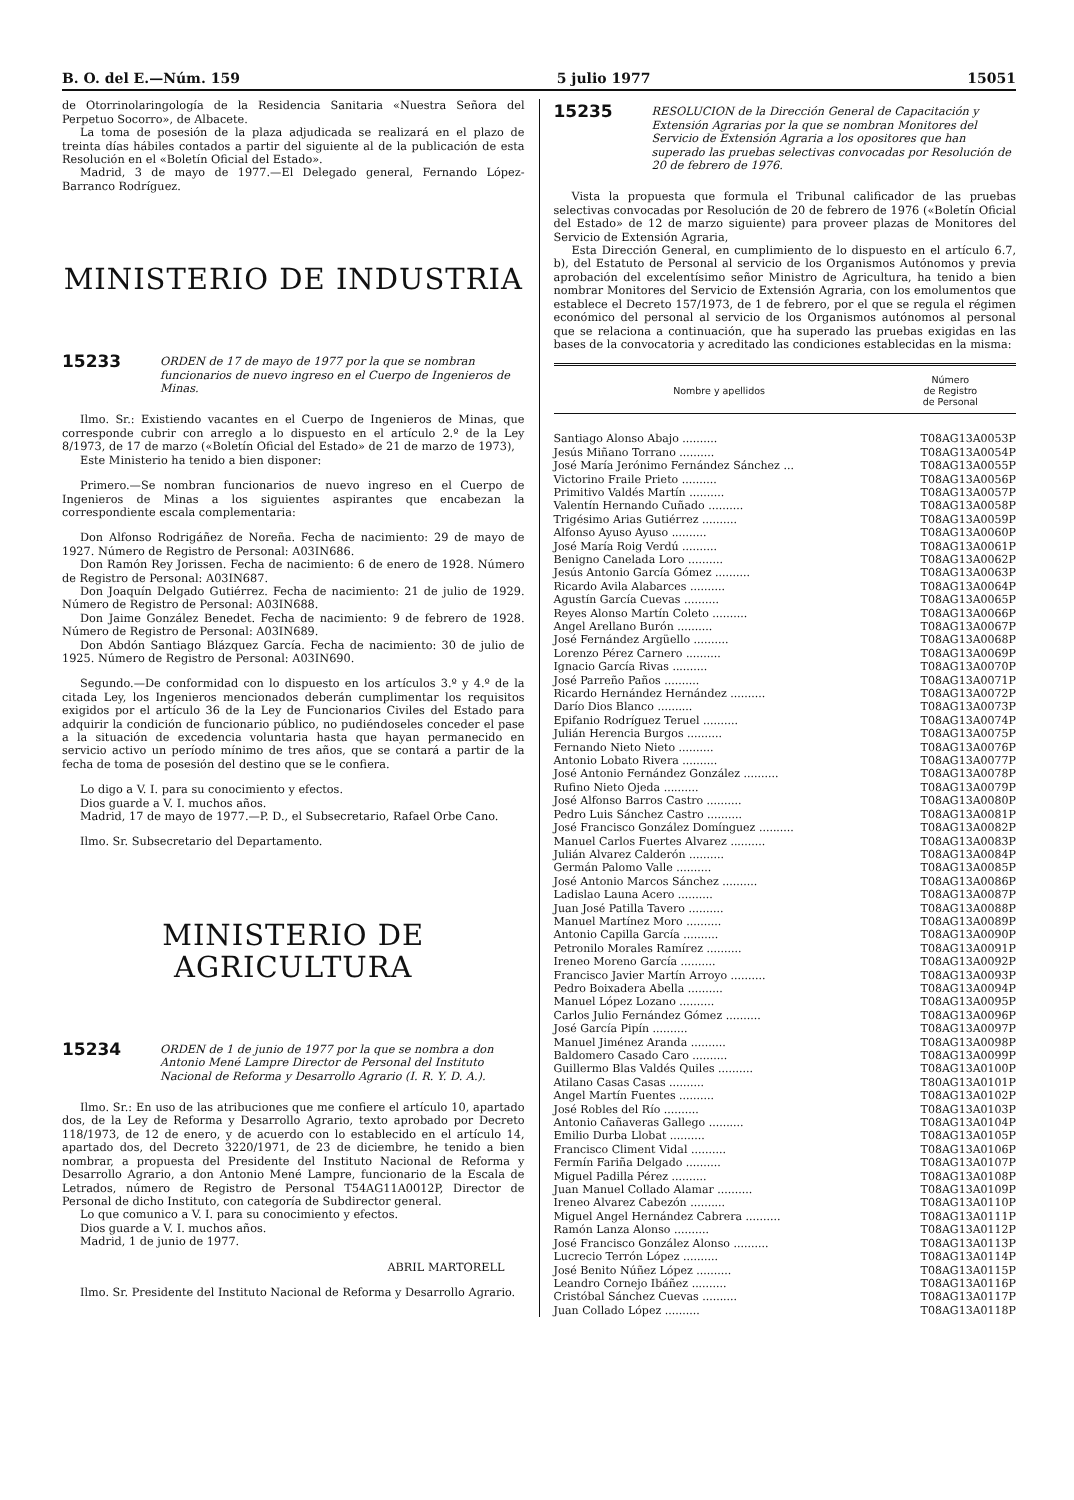B. O. del E.—Núm. 159 5 julio 1977 15051
de Otorrinolaringología de la Residencia Sanitaria «Nuestra Señora del Perpetuo Socorro», de Albacete.
La toma de posesión de la plaza adjudicada se realizará en el plazo de treinta días hábiles contados a partir del siguiente al de la publicación de esta Resolución en el «Boletín Oficial del Estado».
Madrid, 3 de mayo de 1977.—El Delegado general, Fernando López-Barranco Rodríguez.
MINISTERIO DE INDUSTRIA
15233
ORDEN de 17 de mayo de 1977 por la que se nombran funcionarios de nuevo ingreso en el Cuerpo de Ingenieros de Minas.
Ilmo. Sr.: Existiendo vacantes en el Cuerpo de Ingenieros de Minas, que corresponde cubrir con arreglo a lo dispuesto en el artículo 2.º de la Ley 8/1973, de 17 de marzo («Boletín Oficial del Estado» de 21 de marzo de 1973),
Este Ministerio ha tenido a bien disponer:
Primero.—Se nombran funcionarios de nuevo ingreso en el Cuerpo de Ingenieros de Minas a los siguientes aspirantes que encabezan la correspondiente escala complementaria:
Don Alfonso Rodrigáñez de Noreña. Fecha de nacimiento: 29 de mayo de 1927. Número de Registro de Personal: A03IN686.
Don Ramón Rey Jorissen. Fecha de nacimiento: 6 de enero de 1928. Número de Registro de Personal: A03IN687.
Don Joaquín Delgado Gutiérrez. Fecha de nacimiento: 21 de julio de 1929. Número de Registro de Personal: A03IN688.
Don Jaime González Benedet. Fecha de nacimiento: 9 de febrero de 1928. Número de Registro de Personal: A03IN689.
Don Abdón Santiago Blázquez García. Fecha de nacimiento: 30 de julio de 1925. Número de Registro de Personal: A03IN690.
Segundo.—De conformidad con lo dispuesto en los artículos 3.º y 4.º de la citada Ley, los Ingenieros mencionados deberán cumplimentar los requisitos exigidos por el artículo 36 de la Ley de Funcionarios Civiles del Estado para adquirir la condición de funcionario público, no pudiéndoseles conceder el pase a la situación de excedencia voluntaria hasta que hayan permanecido en servicio activo un período mínimo de tres años, que se contará a partir de la fecha de toma de posesión del destino que se le confiera.
Lo digo a V. I. para su conocimiento y efectos.
Dios guarde a V. I. muchos años.
Madrid, 17 de mayo de 1977.—P. D., el Subsecretario, Rafael Orbe Cano.
Ilmo. Sr. Subsecretario del Departamento.
MINISTERIO DE AGRICULTURA
15234
ORDEN de 1 de junio de 1977 por la que se nombra a don Antonio Mené Lampre Director de Personal del Instituto Nacional de Reforma y Desarrollo Agrario (I. R. Y. D. A.).
Ilmo. Sr.: En uso de las atribuciones que me confiere el artículo 10, apartado dos, de la Ley de Reforma y Desarrollo Agrario, texto aprobado por Decreto 118/1973, de 12 de enero, y de acuerdo con lo establecido en el artículo 14, apartado dos, del Decreto 3220/1971, de 23 de diciembre, he tenido a bien nombrar, a propuesta del Presidente del Instituto Nacional de Reforma y Desarrollo Agrario, a don Antonio Mené Lampre, funcionario de la Escala de Letrados, número de Registro de Personal T54AG11A0012P, Director de Personal de dicho Instituto, con categoría de Subdirector general.
Lo que comunico a V. I. para su conocimiento y efectos.
Dios guarde a V. I. muchos años.
Madrid, 1 de junio de 1977.
ABRIL MARTORELL
Ilmo. Sr. Presidente del Instituto Nacional de Reforma y Desarrollo Agrario.
15235
RESOLUCION de la Dirección General de Capacitación y Extensión Agrarias por la que se nombran Monitores del Servicio de Extensión Agraria a los opositores que han superado las pruebas selectivas convocadas por Resolución de 20 de febrero de 1976.
Vista la propuesta que formula el Tribunal calificador de las pruebas selectivas convocadas por Resolución de 20 de febrero de 1976 («Boletín Oficial del Estado» de 12 de marzo siguiente) para proveer plazas de Monitores del Servicio de Extensión Agraria,
Esta Dirección General, en cumplimiento de lo dispuesto en el artículo 6.7, b), del Estatuto de Personal al servicio de los Organismos Autónomos y previa aprobación del excelentísimo señor Ministro de Agricultura, ha tenido a bien nombrar Monitores del Servicio de Extensión Agraria, con los emolumentos que establece el Decreto 157/1973, de 1 de febrero, por el que se regula el régimen económico del personal al servicio de los Organismos autónomos al personal que se relaciona a continuación, que ha superado las pruebas exigidas en las bases de la convocatoria y acreditado las condiciones establecidas en la misma:
| Nombre y apellidos | Número de Registro de Personal |
| --- | --- |
| Santiago Alonso Abajo .......... | T08AG13A0053P |
| Jesús Miñano Torrano .......... | T08AG13A0054P |
| José María Jerónimo Fernández Sánchez ... | T08AG13A0055P |
| Victorino Fraile Prieto .......... | T08AG13A0056P |
| Primitivo Valdés Martín .......... | T08AG13A0057P |
| Valentín Hernando Cuñado .......... | T08AG13A0058P |
| Trigésimo Arias Gutiérrez .......... | T08AG13A0059P |
| Alfonso Ayuso Ayuso .......... | T08AG13A0060P |
| José María Roig Verdú .......... | T08AG13A0061P |
| Benigno Canelada Loro .......... | T08AG13A0062P |
| Jesús Antonio García Gómez .......... | T08AG13A0063P |
| Ricardo Avila Alabarces .......... | T08AG13A0064P |
| Agustín García Cuevas .......... | T08AG13A0065P |
| Reyes Alonso Martín Coleto .......... | T08AG13A0066P |
| Angel Arellano Burón .......... | T08AG13A0067P |
| José Fernández Argüello .......... | T08AG13A0068P |
| Lorenzo Pérez Carnero .......... | T08AG13A0069P |
| Ignacio García Rivas .......... | T08AG13A0070P |
| José Parreño Paños .......... | T08AG13A0071P |
| Ricardo Hernández Hernández .......... | T08AG13A0072P |
| Darío Dios Blanco .......... | T08AG13A0073P |
| Epifanio Rodríguez Teruel .......... | T08AG13A0074P |
| Julián Herencia Burgos .......... | T08AG13A0075P |
| Fernando Nieto Nieto .......... | T08AG13A0076P |
| Antonio Lobato Rivera .......... | T08AG13A0077P |
| José Antonio Fernández González .......... | T08AG13A0078P |
| Rufino Nieto Ojeda .......... | T08AG13A0079P |
| José Alfonso Barros Castro .......... | T08AG13A0080P |
| Pedro Luis Sánchez Castro .......... | T08AG13A0081P |
| José Francisco González Domínguez .......... | T08AG13A0082P |
| Manuel Carlos Fuertes Alvarez .......... | T08AG13A0083P |
| Julián Alvarez Calderón .......... | T08AG13A0084P |
| Germán Palomo Valle .......... | T08AG13A0085P |
| José Antonio Marcos Sánchez .......... | T08AG13A0086P |
| Ladislao Launa Acero .......... | T08AG13A0087P |
| Juan José Patilla Tavero .......... | T08AG13A0088P |
| Manuel Martínez Moro .......... | T08AG13A0089P |
| Antonio Capilla García .......... | T08AG13A0090P |
| Petronilo Morales Ramírez .......... | T08AG13A0091P |
| Ireneo Moreno García .......... | T08AG13A0092P |
| Francisco Javier Martín Arroyo .......... | T08AG13A0093P |
| Pedro Boixadera Abella .......... | T08AG13A0094P |
| Manuel López Lozano .......... | T08AG13A0095P |
| Carlos Julio Fernández Gómez .......... | T08AG13A0096P |
| José García Pipín .......... | T08AG13A0097P |
| Manuel Jiménez Aranda .......... | T08AG13A0098P |
| Baldomero Casado Caro .......... | T08AG13A0099P |
| Guillermo Blas Valdés Quiles .......... | T08AG13A0100P |
| Atilano Casas Casas .......... | T80AG13A0101P |
| Angel Martín Fuentes .......... | T08AG13A0102P |
| José Robles del Río .......... | T08AG13A0103P |
| Antonio Cañaveras Gallego .......... | T08AG13A0104P |
| Emilio Durba Llobat .......... | T08AG13A0105P |
| Francisco Climent Vidal .......... | T08AG13A0106P |
| Fermín Fariña Delgado .......... | T08AG13A0107P |
| Miguel Padilla Pérez .......... | T08AG13A0108P |
| Juan Manuel Collado Alamar .......... | T08AG13A0109P |
| Ireneo Alvarez Cabezón .......... | T08AG13A0110P |
| Miguel Angel Hernández Cabrera .......... | T08AG13A0111P |
| Ramón Lanza Alonso .......... | T08AG13A0112P |
| José Francisco González Alonso .......... | T08AG13A0113P |
| Lucrecio Terrón López .......... | T08AG13A0114P |
| José Benito Núñez López .......... | T08AG13A0115P |
| Leandro Cornejo Ibáñez .......... | T08AG13A0116P |
| Cristóbal Sánchez Cuevas .......... | T08AG13A0117P |
| Juan Collado López .......... | T08AG13A0118P |